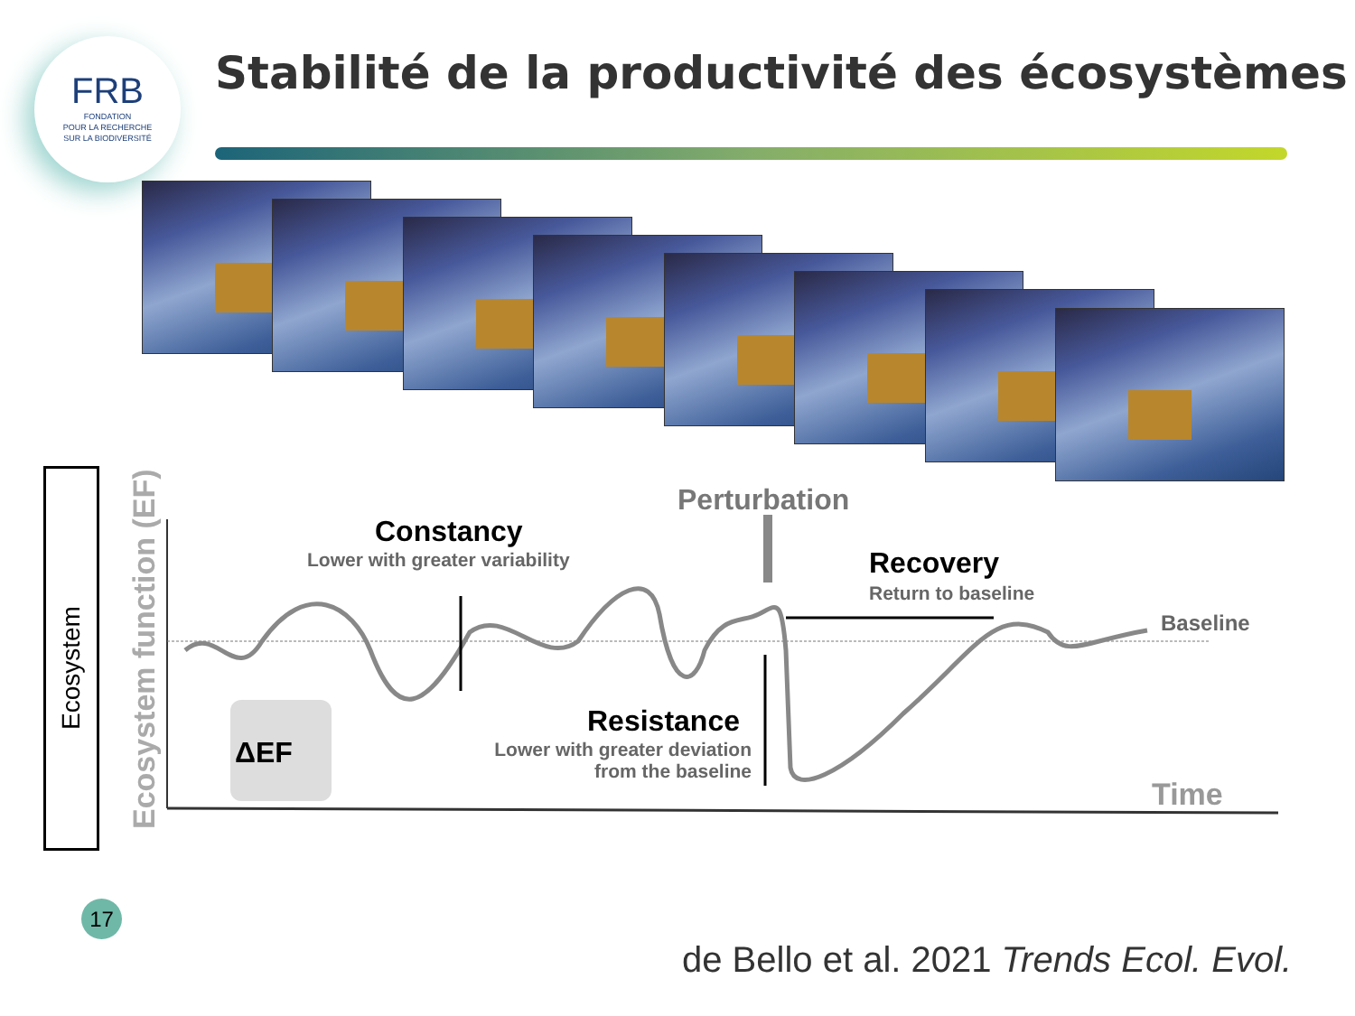FRB
FONDATION
POUR LA RECHERCHE
SUR LA BIODIVERSITÉ
Stabilité de la productivité des écosystèmes
Ecosystem
Ecosystem function (EF)
Perturbation
Constancy
Lower with greater variability Recovery
Return to baseline
Baseline
Resistance
Lower with greater deviation
from the baseline
ΔEF
Time
17
de Bello et al. 2021 Trends Ecol. Evol.